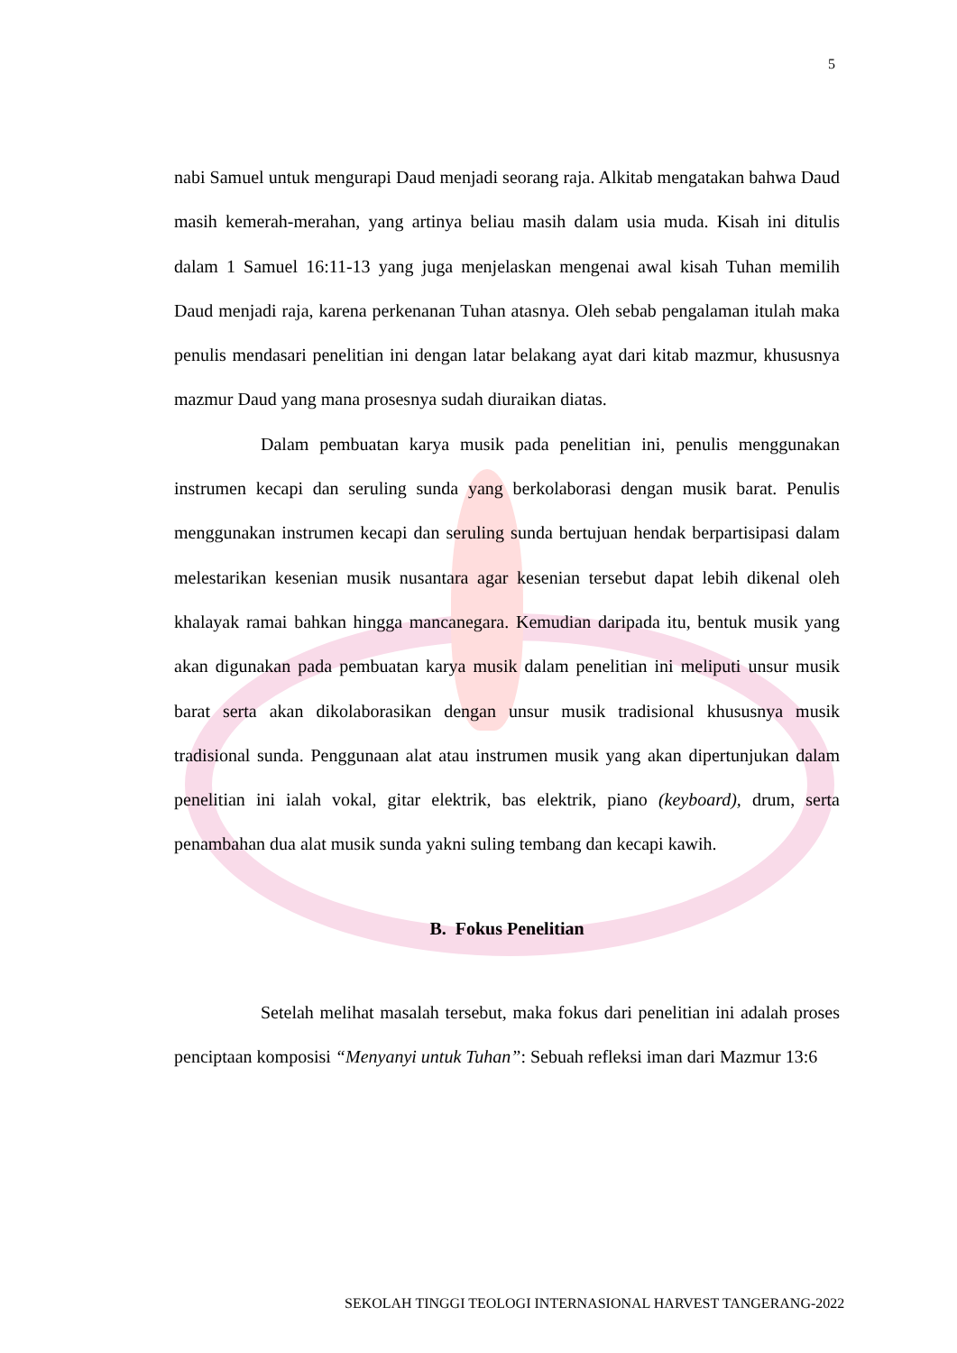5
nabi Samuel untuk mengurapi Daud menjadi seorang raja. Alkitab mengatakan bahwa Daud masih kemerah-merahan, yang artinya beliau masih dalam usia muda. Kisah ini ditulis dalam 1 Samuel 16:11-13 yang juga menjelaskan mengenai awal kisah Tuhan memilih Daud menjadi raja, karena perkenanan Tuhan atasnya. Oleh sebab pengalaman itulah maka penulis mendasari penelitian ini dengan latar belakang ayat dari kitab mazmur, khususnya mazmur Daud yang mana prosesnya sudah diuraikan diatas.
Dalam pembuatan karya musik pada penelitian ini, penulis menggunakan instrumen kecapi dan seruling sunda yang berkolaborasi dengan musik barat. Penulis menggunakan instrumen kecapi dan seruling sunda bertujuan hendak berpartisipasi dalam melestarikan kesenian musik nusantara agar kesenian tersebut dapat lebih dikenal oleh khalayak ramai bahkan hingga mancanegara. Kemudian daripada itu, bentuk musik yang akan digunakan pada pembuatan karya musik dalam penelitian ini meliputi unsur musik barat serta akan dikolaborasikan dengan unsur musik tradisional khususnya musik tradisional sunda. Penggunaan alat atau instrumen musik yang akan dipertunjukan dalam penelitian ini ialah vokal, gitar elektrik, bas elektrik, piano (keyboard), drum, serta penambahan dua alat musik sunda yakni suling tembang dan kecapi kawih.
B. Fokus Penelitian
Setelah melihat masalah tersebut, maka fokus dari penelitian ini adalah proses penciptaan komposisi “Menyanyi untuk Tuhan”: Sebuah refleksi iman dari Mazmur 13:6
SEKOLAH TINGGI TEOLOGI INTERNASIONAL HARVEST TANGERANG-2022